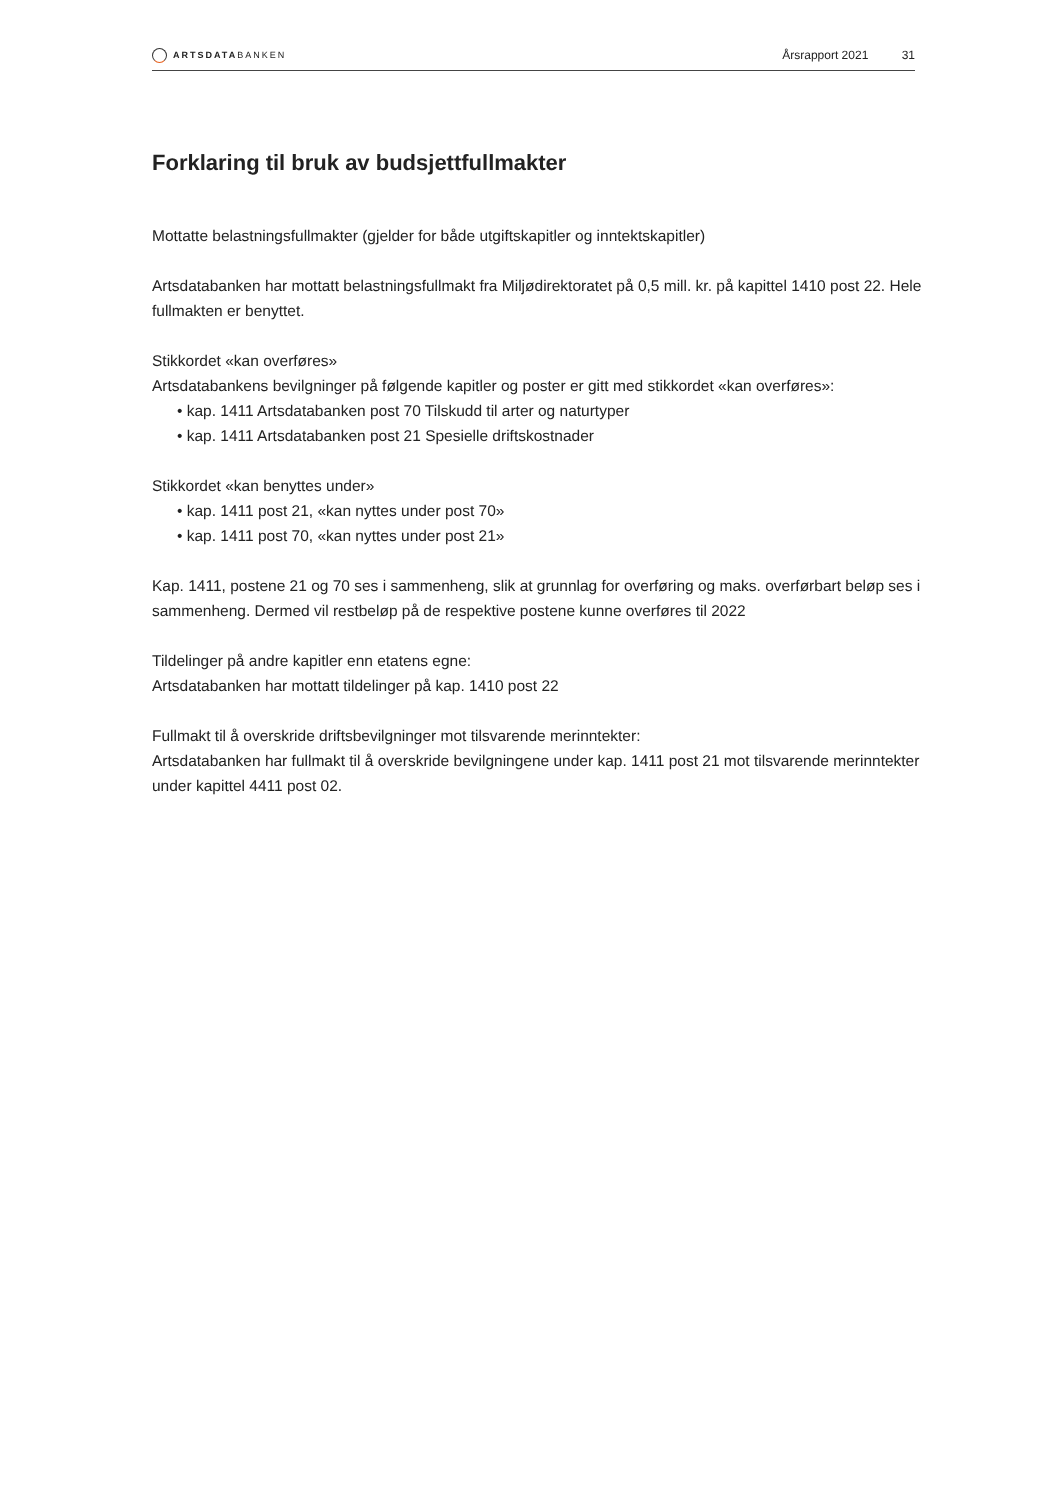ARTSDATABANKEN
Årsrapport 2021 31
Forklaring til bruk av budsjettfullmakter
Mottatte belastningsfullmakter (gjelder for både utgiftskapitler og inntektskapitler)
Artsdatabanken har mottatt belastningsfullmakt fra Miljødirektoratet på 0,5 mill. kr. på kapittel 1410 post 22. Hele fullmakten er benyttet.
Stikkordet «kan overføres»
Artsdatabankens bevilgninger på følgende kapitler og poster er gitt med stikkordet «kan overføres»:
• kap. 1411 Artsdatabanken post 70 Tilskudd til arter og naturtyper
• kap. 1411 Artsdatabanken post 21 Spesielle driftskostnader
Stikkordet «kan benyttes under»
• kap. 1411 post 21, «kan nyttes under post 70»
• kap. 1411 post 70, «kan nyttes under post 21»
Kap. 1411, postene 21 og 70 ses i sammenheng, slik at grunnlag for overføring og maks. overførbart beløp ses i sammenheng. Dermed vil restbeløp på de respektive postene kunne overføres til 2022
Tildelinger på andre kapitler enn etatens egne:
Artsdatabanken har mottatt tildelinger på kap. 1410 post 22
Fullmakt til å overskride driftsbevilgninger mot tilsvarende merinntekter:
Artsdatabanken har fullmakt til å overskride bevilgningene under kap. 1411 post 21 mot tilsvarende merinntekter under kapittel 4411 post 02.